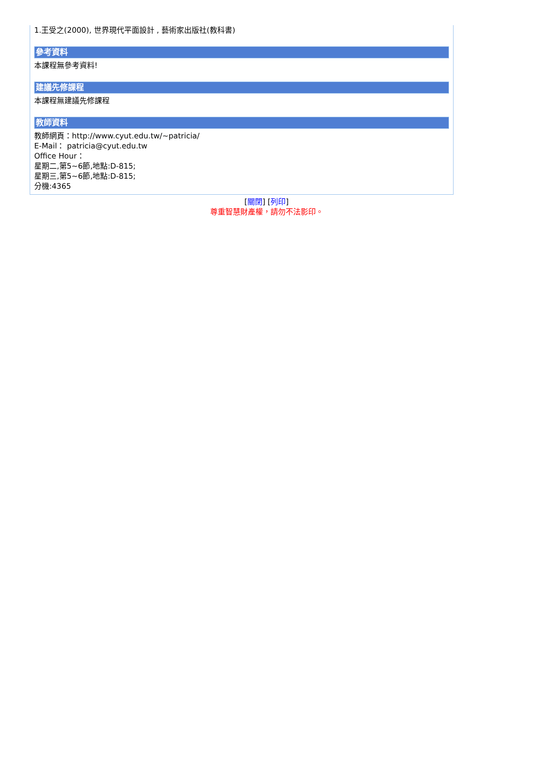1.王受之(2000), 世界現代平面設計 , 藝術家出版社(教科書)
參考資料
本課程無參考資料!
建議先修課程
本課程無建議先修課程
教師資料
教師網頁：http://www.cyut.edu.tw/~patricia/
E-Mail： patricia@cyut.edu.tw
Office Hour：
星期二,第5~6節,地點:D-815;
星期三,第5~6節,地點:D-815;
分機:4365
[關閉] [列印]
尊重智慧財產權，請勿不法影印。